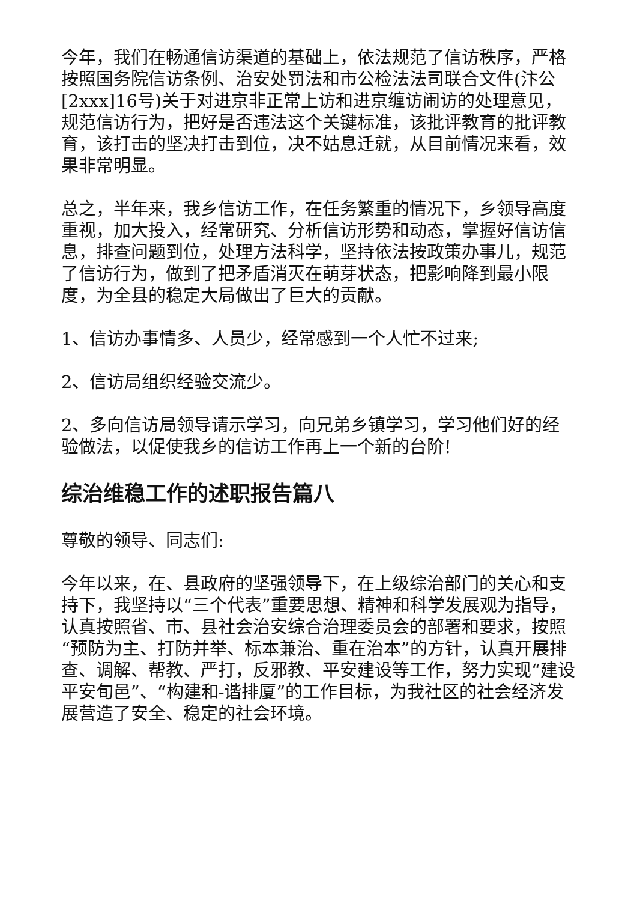今年，我们在畅通信访渠道的基础上，依法规范了信访秩序，严格按照国务院信访条例、治安处罚法和市公检法法司联合文件(汴公[2xxx]16号)关于对进京非正常上访和进京缠访闹访的处理意见，规范信访行为，把好是否违法这个关键标准，该批评教育的批评教育，该打击的坚决打击到位，决不姑息迁就，从目前情况来看，效果非常明显。
总之，半年来，我乡信访工作，在任务繁重的情况下，乡领导高度重视，加大投入，经常研究、分析信访形势和动态，掌握好信访信息，排查问题到位，处理方法科学，坚持依法按政策办事儿，规范了信访行为，做到了把矛盾消灭在萌芽状态，把影响降到最小限度，为全县的稳定大局做出了巨大的贡献。
1、信访办事情多、人员少，经常感到一个人忙不过来;
2、信访局组织经验交流少。
2、多向信访局领导请示学习，向兄弟乡镇学习，学习他们好的经验做法，以促使我乡的信访工作再上一个新的台阶!
综治维稳工作的述职报告篇八
尊敬的领导、同志们:
今年以来，在、县政府的坚强领导下，在上级综治部门的关心和支持下，我坚持以“三个代表”重要思想、精神和科学发展观为指导，认真按照省、市、县社会治安综合治理委员会的部署和要求，按照“预防为主、打防并举、标本兼治、重在治本”的方针，认真开展排查、调解、帮教、严打，反邪教、平安建设等工作，努力实现“建设平安旬邑”、“构建和-谐排厦”的工作目标，为我社区的社会经济发展营造了安全、稳定的社会环境。